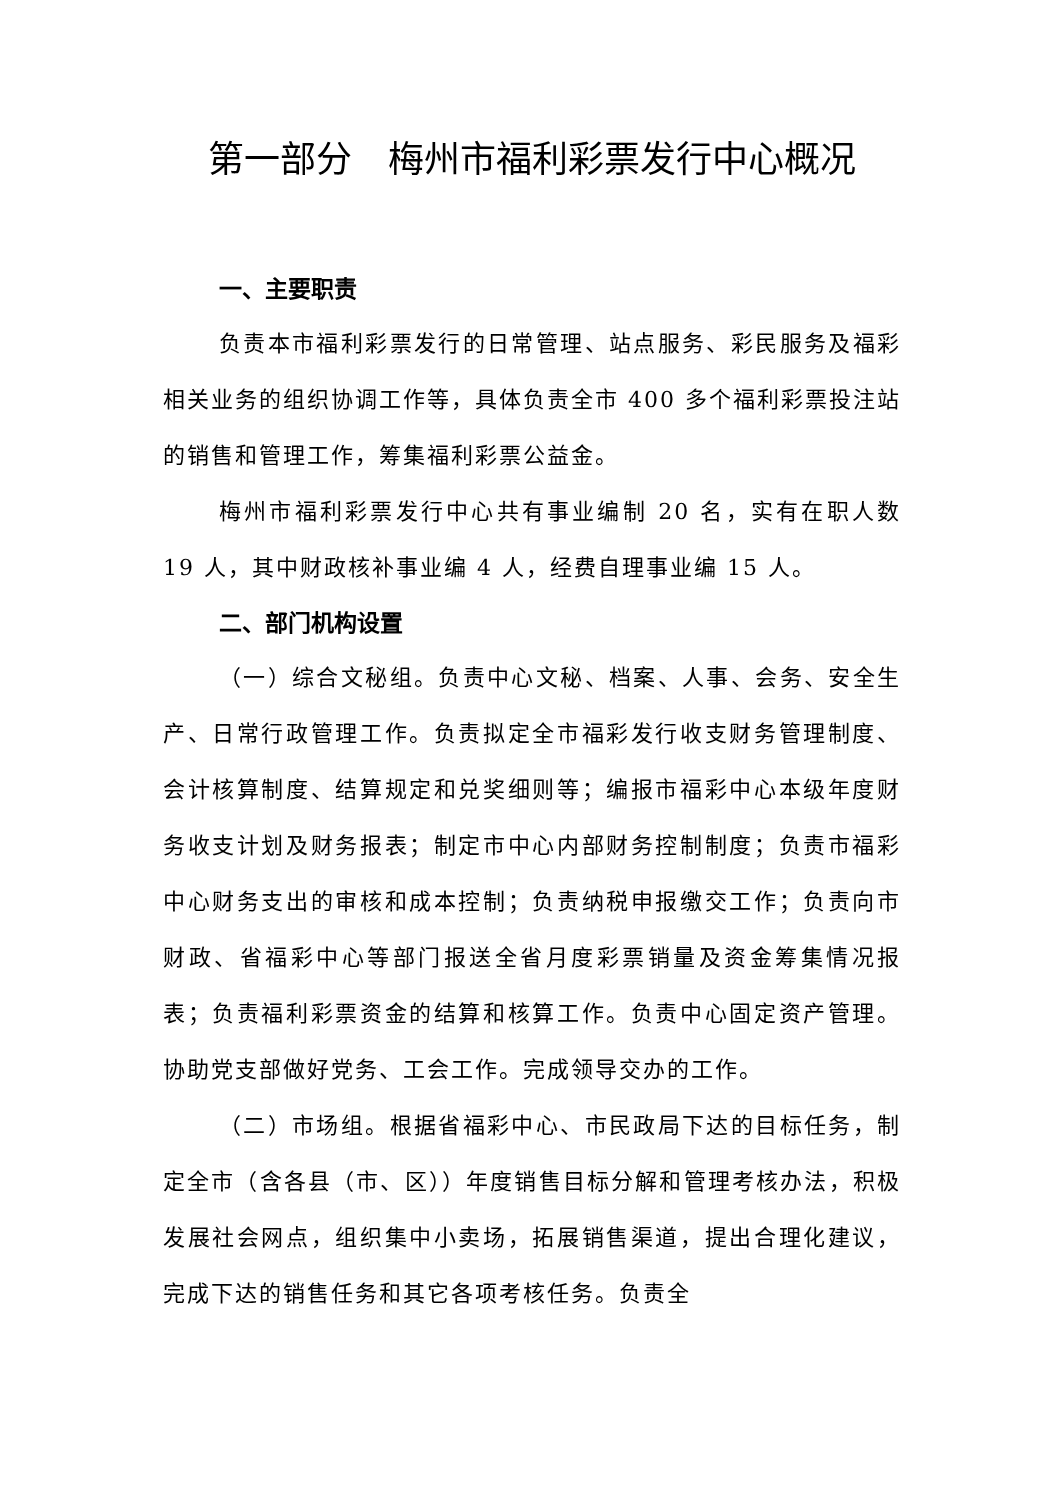第一部分　梅州市福利彩票发行中心概况
一、主要职责
负责本市福利彩票发行的日常管理、站点服务、彩民服务及福彩相关业务的组织协调工作等，具体负责全市 400 多个福利彩票投注站的销售和管理工作，筹集福利彩票公益金。
梅州市福利彩票发行中心共有事业编制 20 名，实有在职人数 19 人，其中财政核补事业编 4 人，经费自理事业编 15 人。
二、部门机构设置
（一）综合文秘组。负责中心文秘、档案、人事、会务、安全生产、日常行政管理工作。负责拟定全市福彩发行收支财务管理制度、会计核算制度、结算规定和兑奖细则等；编报市福彩中心本级年度财务收支计划及财务报表；制定市中心内部财务控制制度；负责市福彩中心财务支出的审核和成本控制；负责纳税申报缴交工作；负责向市财政、省福彩中心等部门报送全省月度彩票销量及资金筹集情况报表；负责福利彩票资金的结算和核算工作。负责中心固定资产管理。协助党支部做好党务、工会工作。完成领导交办的工作。
（二）市场组。根据省福彩中心、市民政局下达的目标任务，制定全市（含各县（市、区））年度销售目标分解和管理考核办法，积极发展社会网点，组织集中小卖场，拓展销售渠道，提出合理化建议，完成下达的销售任务和其它各项考核任务。负责全